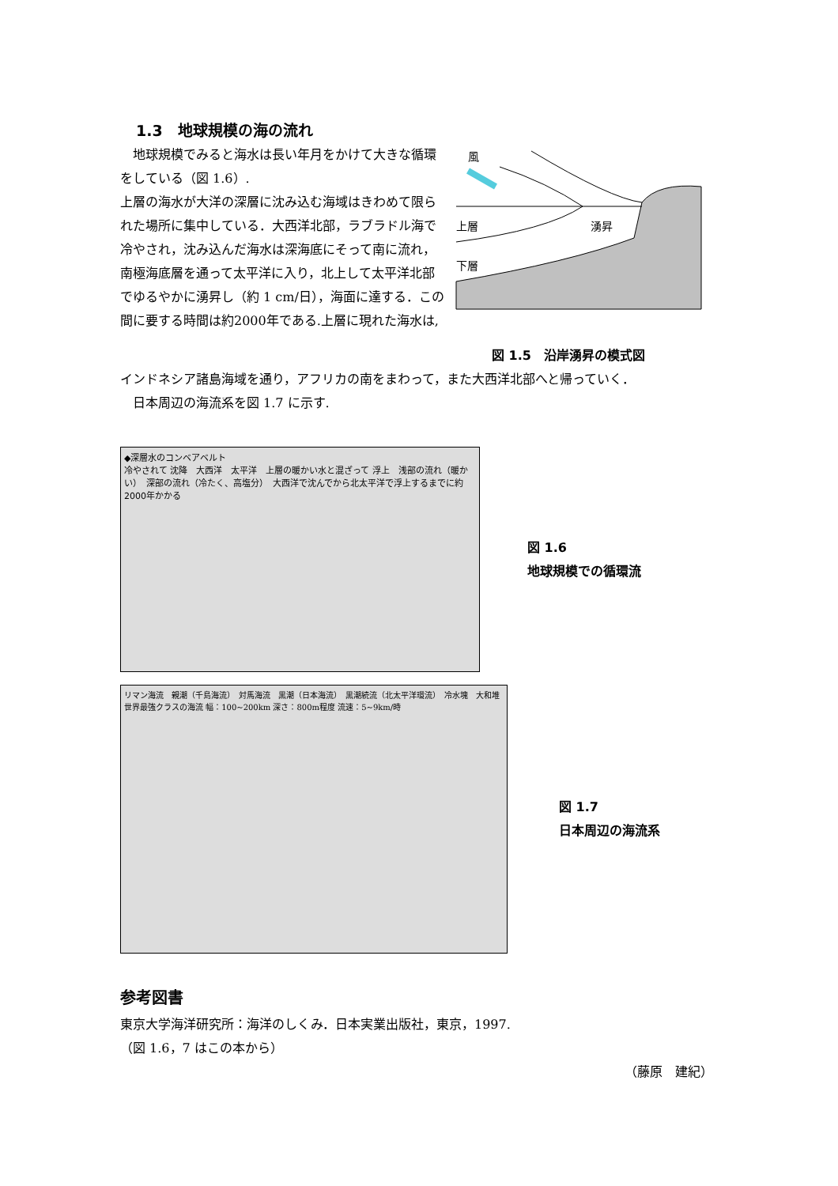1.3　地球規模の海の流れ
　地球規模でみると海水は長い年月をかけて大きな循環をしている（図 1.6）.
上層の海水が大洋の深層に沈み込む海域はきわめて限られた場所に集中している．大西洋北部，ラブラドル海で冷やされ，沈み込んだ海水は深海底にそって南に流れ，南極海底層を通って太平洋に入り，北上して太平洋北部でゆるやかに湧昇し（約 1 cm/日），海面に達する．この間に要する時間は約2000年である.上層に現れた海水は,
風
上層
湧昇
下層
図 1.5　沿岸湧昇の模式図
インドネシア諸島海域を通り，アフリカの南をまわって，また大西洋北部へと帰っていく．
　日本周辺の海流系を図 1.7 に示す.
◆深層水のコンベアベルト
冷やされて 沈降　大西洋　太平洋　上層の暖かい水と混ざって 浮上　浅部の流れ（暖かい）　深部の流れ（冷たく、高塩分）　大西洋で沈んでから北太平洋で浮上するまでに約2000年かかる
図 1.6
地球規模での循環流
リマン海流　親潮（千島海流）　対馬海流　黒潮（日本海流）　黒潮続流（北太平洋環流）　冷水塊　大和堆　世界最強クラスの海流 幅：100~200km 深さ：800m程度 流速：5~9km/時
図 1.7
日本周辺の海流系
参考図書
東京大学海洋研究所：海洋のしくみ．日本実業出版社，東京，1997.
（図 1.6，7 はこの本から）
（藤原　建紀）